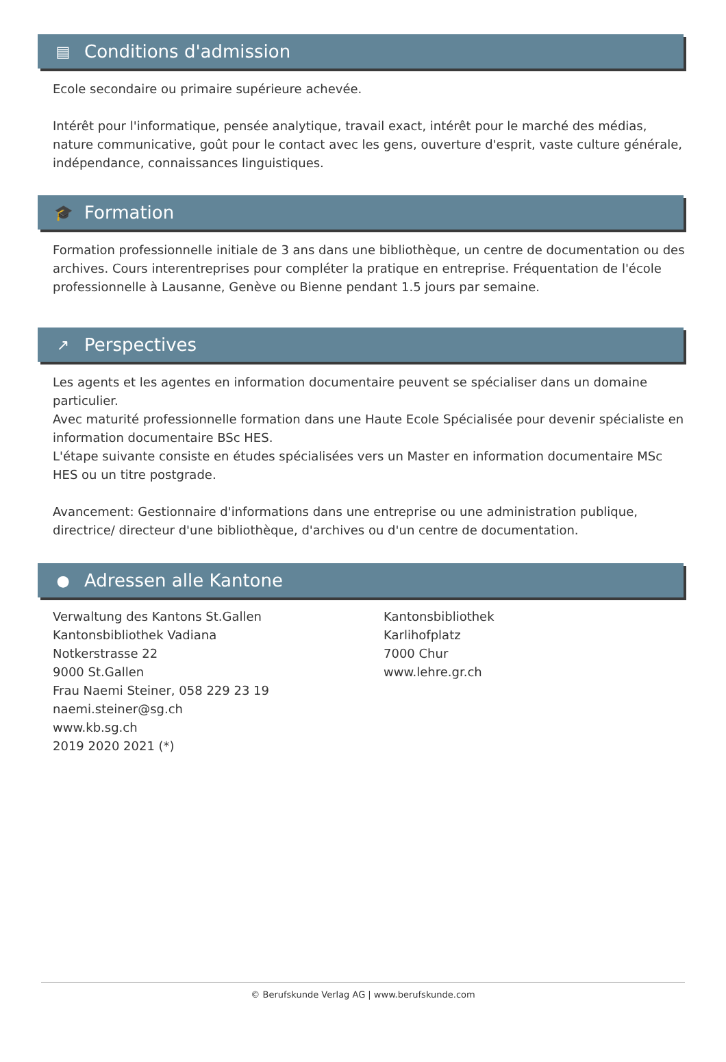▤ Conditions d'admission
Ecole secondaire ou primaire supérieure achevée.
Intérêt pour l'informatique, pensée analytique, travail exact, intérêt pour le marché des médias, nature communicative, goût pour le contact avec les gens, ouverture d'esprit, vaste culture générale, indépendance, connaissances linguistiques.
🎓 Formation
Formation professionnelle initiale de 3 ans dans une bibliothèque, un centre de documentation ou des archives. Cours interentreprises pour compléter la pratique en entreprise. Fréquentation de l'école professionnelle à Lausanne, Genève ou Bienne pendant 1.5 jours par semaine.
↗ Perspectives
Les agents et les agentes en information documentaire peuvent se spécialiser dans un domaine particulier.
Avec maturité professionnelle formation dans une Haute Ecole Spécialisée pour devenir spécialiste en information documentaire BSc HES.
L'étape suivante consiste en études spécialisées vers un Master en information documentaire MSc HES ou un titre postgrade.
Avancement: Gestionnaire d'informations dans une entreprise ou une administration publique, directrice/ directeur d'une bibliothèque, d'archives ou d'un centre de documentation.
● Adressen alle Kantone
Verwaltung des Kantons St.Gallen
Kantonsbibliothek Vadiana
Notkerstrasse 22
9000 St.Gallen
Frau Naemi Steiner, 058 229 23 19
naemi.steiner@sg.ch
www.kb.sg.ch
2019 2020 2021 (*)
Kantonsbibliothek
Karlihofplatz
7000 Chur
www.lehre.gr.ch
© Berufskunde Verlag AG | www.berufskunde.com